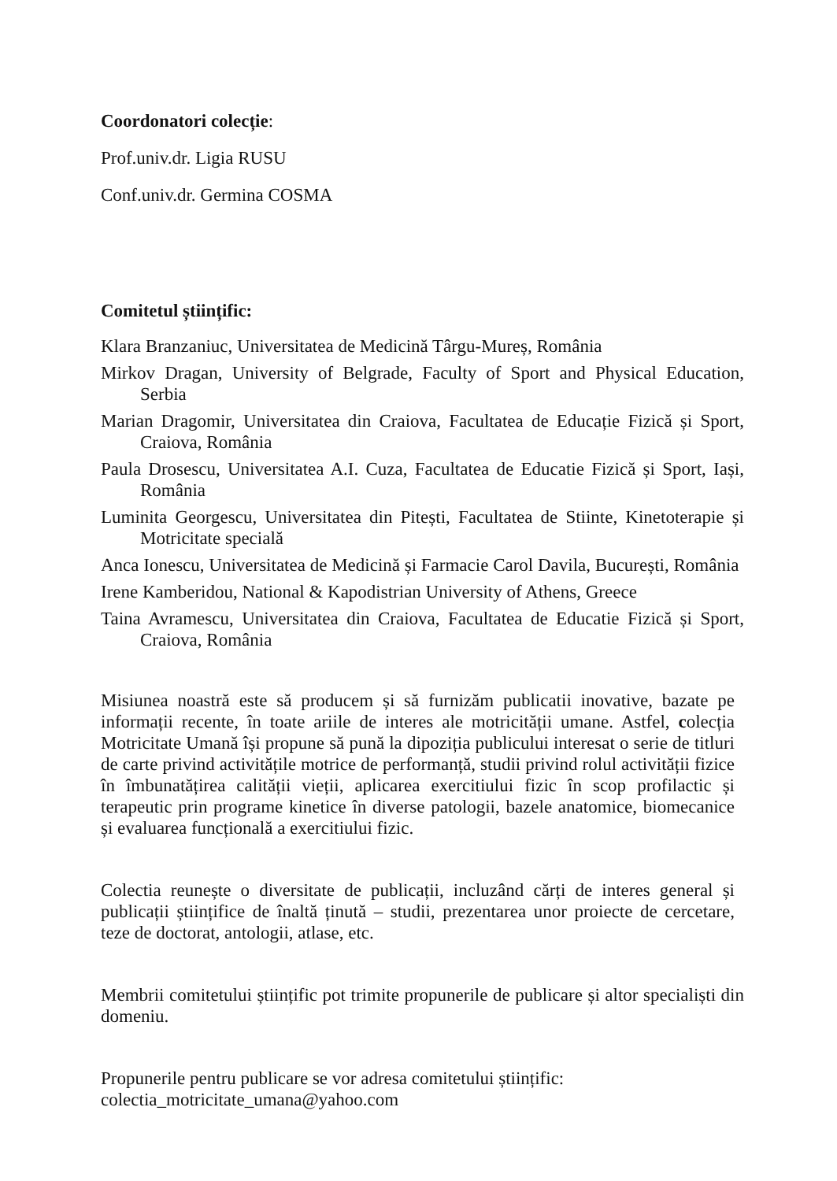Coordonatori colecție:
Prof.univ.dr. Ligia RUSU
Conf.univ.dr. Germina COSMA
Comitetul științific:
Klara Branzaniuc, Universitatea de Medicină Târgu-Mureș, România
Mirkov Dragan, University of Belgrade, Faculty of Sport and Physical Education, Serbia
Marian Dragomir, Universitatea din Craiova, Facultatea de Educație Fizică și Sport, Craiova, România
Paula Drosescu, Universitatea A.I. Cuza, Facultatea de Educatie Fizică și Sport, Iași, România
Luminita Georgescu, Universitatea din Pitești, Facultatea de Stiinte, Kinetoterapie și Motricitate specială
Anca Ionescu, Universitatea de Medicină și Farmacie Carol Davila, București, România
Irene Kamberidou, National & Kapodistrian University of Athens, Greece
Taina Avramescu, Universitatea din Craiova, Facultatea de Educatie Fizică și Sport, Craiova, România
Misiunea noastră este să producem și să furnizăm publicatii inovative, bazate pe informații recente, în toate ariile de interes ale motricității umane. Astfel, colecția Motricitate Umană își propune să pună la dipoziția publicului interesat o serie de titluri de carte privind activitățile motrice de performanță, studii privind rolul activității fizice în îmbunatățirea calității vieții, aplicarea exercitiului fizic în scop profilactic și terapeutic prin programe kinetice în diverse patologii, bazele anatomice, biomecanice și evaluarea funcțională a exercitiului fizic.
Colectia reunește o diversitate de publicații, incluzând cărți de interes general și publicații științifice de înaltă ținută – studii, prezentarea unor proiecte de cercetare, teze de doctorat, antologii, atlase, etc.
Membrii comitetului științific pot trimite propunerile de publicare și altor specialiști din domeniu.
Propunerile pentru publicare se vor adresa comitetului științific:
colectia_motricitate_umana@yahoo.com